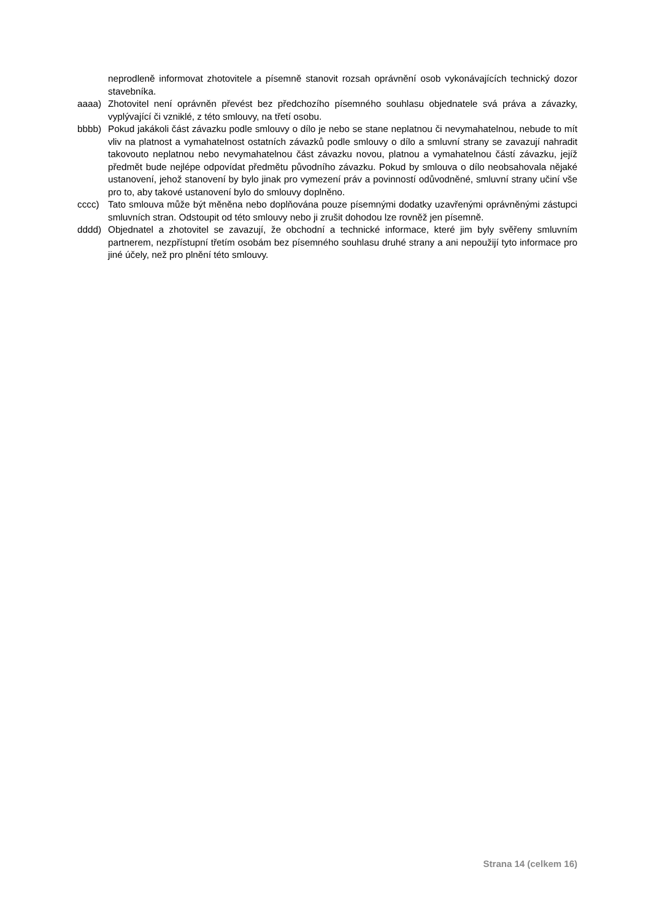neprodleně informovat zhotovitele a písemně stanovit rozsah oprávnění osob vykonávajících technický dozor stavebníka.
aaaa) Zhotovitel není oprávněn převést bez předchozího písemného souhlasu objednatele svá práva a závazky, vyplývající či vzniklé, z této smlouvy, na třetí osobu.
bbbb) Pokud jakákoli část závazku podle smlouvy o dílo je nebo se stane neplatnou či nevymahatelnou, nebude to mít vliv na platnost a vymahatelnost ostatních závazků podle smlouvy o dílo a smluvní strany se zavazují nahradit takovouto neplatnou nebo nevymahatelnou část závazku novou, platnou a vymahatelnou částí závazku, jejíž předmět bude nejlépe odpovídat předmětu původního závazku. Pokud by smlouva o dílo neobsahovala nějaké ustanovení, jehož stanovení by bylo jinak pro vymezení práv a povinností odůvodněné, smluvní strany učiní vše pro to, aby takové ustanovení bylo do smlouvy doplněno.
cccc) Tato smlouva může být měněna nebo doplňována pouze písemnými dodatky uzavřenými oprávněnými zástupci smluvních stran. Odstoupit od této smlouvy nebo ji zrušit dohodou lze rovněž jen písemně.
dddd) Objednatel a zhotovitel se zavazují, že obchodní a technické informace, které jim byly svěřeny smluvním partnerem, nezpřístupní třetím osobám bez písemného souhlasu druhé strany a ani nepoužijí tyto informace pro jiné účely, než pro plnění této smlouvy.
Strana 14 (celkem 16)